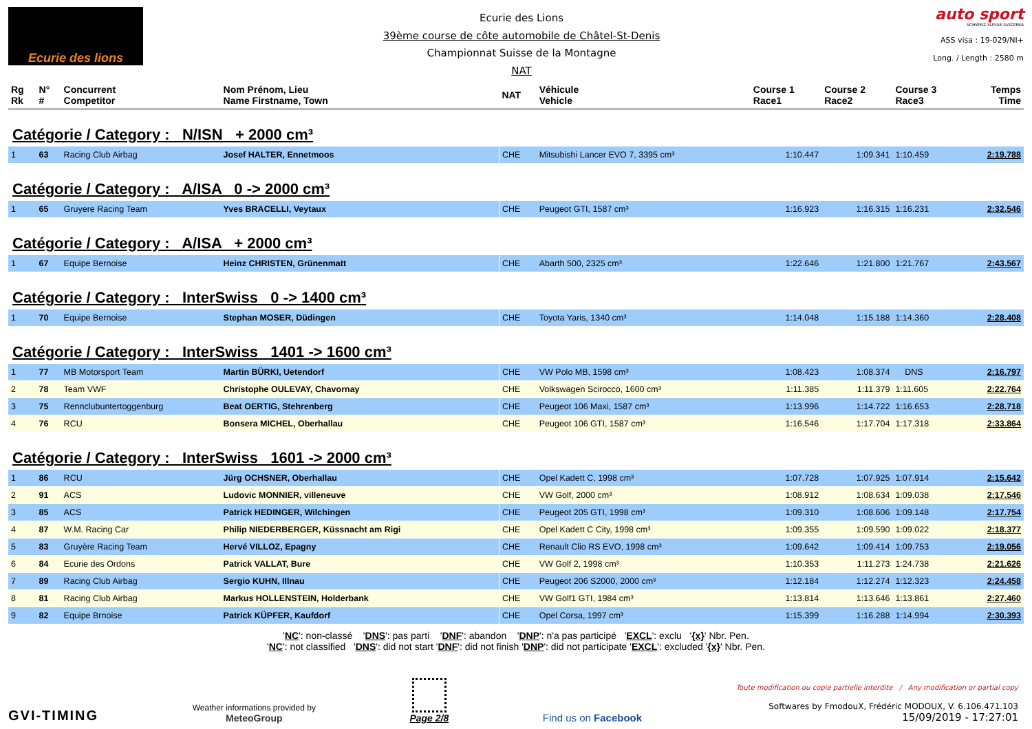Ecurie des lions
Ecurie des Lions
39ème course de côte automobile de Châtel-St-Denis
Championnat Suisse de la Montagne
NAT
auto sport
SCHWEIZ.SUISSE.SVIZZERA
ASS visa : 19-029/NI+
Long. / Length : 2580 m
| Rg Rk | N° # | Concurrent Competitor | Nom Prénom, Lieu Name Firstname, Town | NAT | Véhicule Vehicle | Course 1 Race1 | Course 2 Race2 | Course 3 Race3 | Temps Time |
| --- | --- | --- | --- | --- | --- | --- | --- | --- | --- |
| Catégorie / Category : N/ISN + 2000 cm³ | | | | | | | | | |
| 1 | 63 | Racing Club Airbag | Josef HALTER, Ennetmoos | CHE | Mitsubishi Lancer EVO 7, 3395 cm³ | 1:10.447 | 1:09.341 | 1:10.459 | 2:19.788 |
| Catégorie / Category : A/ISA 0 -> 2000 cm³ | | | | | | | | | |
| 1 | 65 | Gruyere Racing Team | Yves BRACELLI, Veytaux | CHE | Peugeot GTI, 1587 cm³ | 1:16.923 | 1:16.315 | 1:16.231 | 2:32.546 |
| Catégorie / Category : A/ISA + 2000 cm³ | | | | | | | | | |
| 1 | 67 | Equipe Bernoise | Heinz CHRISTEN, Grünenmatt | CHE | Abarth 500, 2325 cm³ | 1:22.646 | 1:21.800 | 1:21.767 | 2:43.567 |
| Catégorie / Category : InterSwiss 0 -> 1400 cm³ | | | | | | | | | |
| 1 | 70 | Equipe Bernoise | Stephan MOSER, Düdingen | CHE | Toyota Yaris, 1340 cm³ | 1:14.048 | 1:15.188 | 1:14.360 | 2:28.408 |
| Catégorie / Category : InterSwiss 1401 -> 1600 cm³ | | | | | | | | | |
| 1 | 77 | MB Motorsport Team | Martin BÜRKI, Uetendorf | CHE | VW Polo MB, 1598 cm³ | 1:08.423 | 1:08.374 | DNS | 2:16.797 |
| 2 | 78 | Team VWF | Christophe OULEVAY, Chavornay | CHE | Volkswagen Scirocco, 1600 cm³ | 1:11.385 | 1:11.379 | 1:11.605 | 2:22.764 |
| 3 | 75 | Rennclubuntertoggenburg | Beat OERTIG, Stehrenberg | CHE | Peugeot 106 Maxi, 1587 cm³ | 1:13.996 | 1:14.722 | 1:16.653 | 2:28.718 |
| 4 | 76 | RCU | Bonsera MICHEL, Oberhallau | CHE | Peugeot 106 GTI, 1587 cm³ | 1:16.546 | 1:17.704 | 1:17.318 | 2:33.864 |
| Catégorie / Category : InterSwiss 1601 -> 2000 cm³ | | | | | | | | | |
| 1 | 86 | RCU | Jürg OCHSNER, Oberhallau | CHE | Opel Kadett C, 1998 cm³ | 1:07.728 | 1:07.925 | 1:07.914 | 2:15.642 |
| 2 | 91 | ACS | Ludovic MONNIER, villeneuve | CHE | VW Golf, 2000 cm³ | 1:08.912 | 1:08.634 | 1:09.038 | 2:17.546 |
| 3 | 85 | ACS | Patrick HEDINGER, Wilchingen | CHE | Peugeot 205 GTI, 1998 cm³ | 1:09.310 | 1:08.606 | 1:09.148 | 2:17.754 |
| 4 | 87 | W.M. Racing Car | Philip NIEDERBERGER, Küssnacht am Rigi | CHE | Opel Kadett C City, 1998 cm³ | 1:09.355 | 1:09.590 | 1:09.022 | 2:18.377 |
| 5 | 83 | Gruyère Racing Team | Hervé VILLOZ, Epagny | CHE | Renault Clio RS EVO, 1998 cm³ | 1:09.642 | 1:09.414 | 1:09.753 | 2:19.056 |
| 6 | 84 | Ecurie des Ordons | Patrick VALLAT, Bure | CHE | VW Golf 2, 1998 cm³ | 1:10.353 | 1:11.273 | 1:24.738 | 2:21.626 |
| 7 | 89 | Racing Club Airbag | Sergio KUHN, Illnau | CHE | Peugeot 206 S2000, 2000 cm³ | 1:12.184 | 1:12.274 | 1:12.323 | 2:24.458 |
| 8 | 81 | Racing Club Airbag | Markus HOLLENSTEIN, Holderbank | CHE | VW Golf1 GTI, 1984 cm³ | 1:13.814 | 1:13.646 | 1:13.861 | 2:27.460 |
| 9 | 82 | Equipe Brnoise | Patrick KÜPFER, Kaufdorf | CHE | Opel Corsa, 1997 cm³ | 1:15.399 | 1:16.288 | 1:14.994 | 2:30.393 |
'NC': non-classé 'DNS': pas parti 'DNF': abandon 'DNP': n'a pas participé 'EXCL': exclu '{x}' Nbr. Pen.
'NC': not classified 'DNS': did not start 'DNF': did not finish 'DNP': did not participate 'EXCL': excluded '{x}' Nbr. Pen.
GVI-TIMING
Weather informations provided by
MeteoGroup
Page 2/8
Find us on Facebook
Toute modification ou copie partielle interdite / Any modification or partial copy
Softwares by FmodouX, Frédéric MODOUX, V. 6.106.471.103
15/09/2019 - 17:27:01